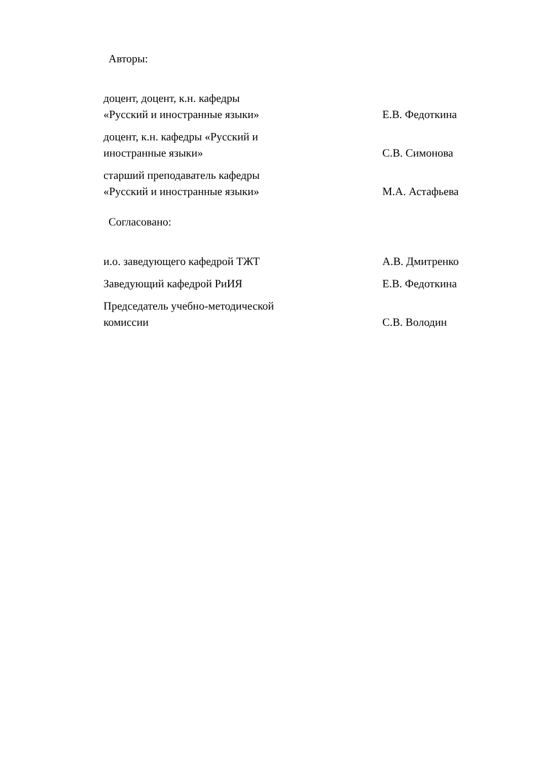Авторы:
доцент, доцент, к.н. кафедры
«Русский и иностранные языки»
Е.В. Федоткина
доцент, к.н. кафедры «Русский и
иностранные языки»
С.В. Симонова
старший преподаватель кафедры
«Русский и иностранные языки»
М.А. Астафьева
Согласовано:
и.о. заведующего кафедрой ТЖТ А.В. Дмитренко
Заведующий кафедрой РиИЯ Е.В. Федоткина
Председатель учебно-методической
комиссии
С.В. Володин